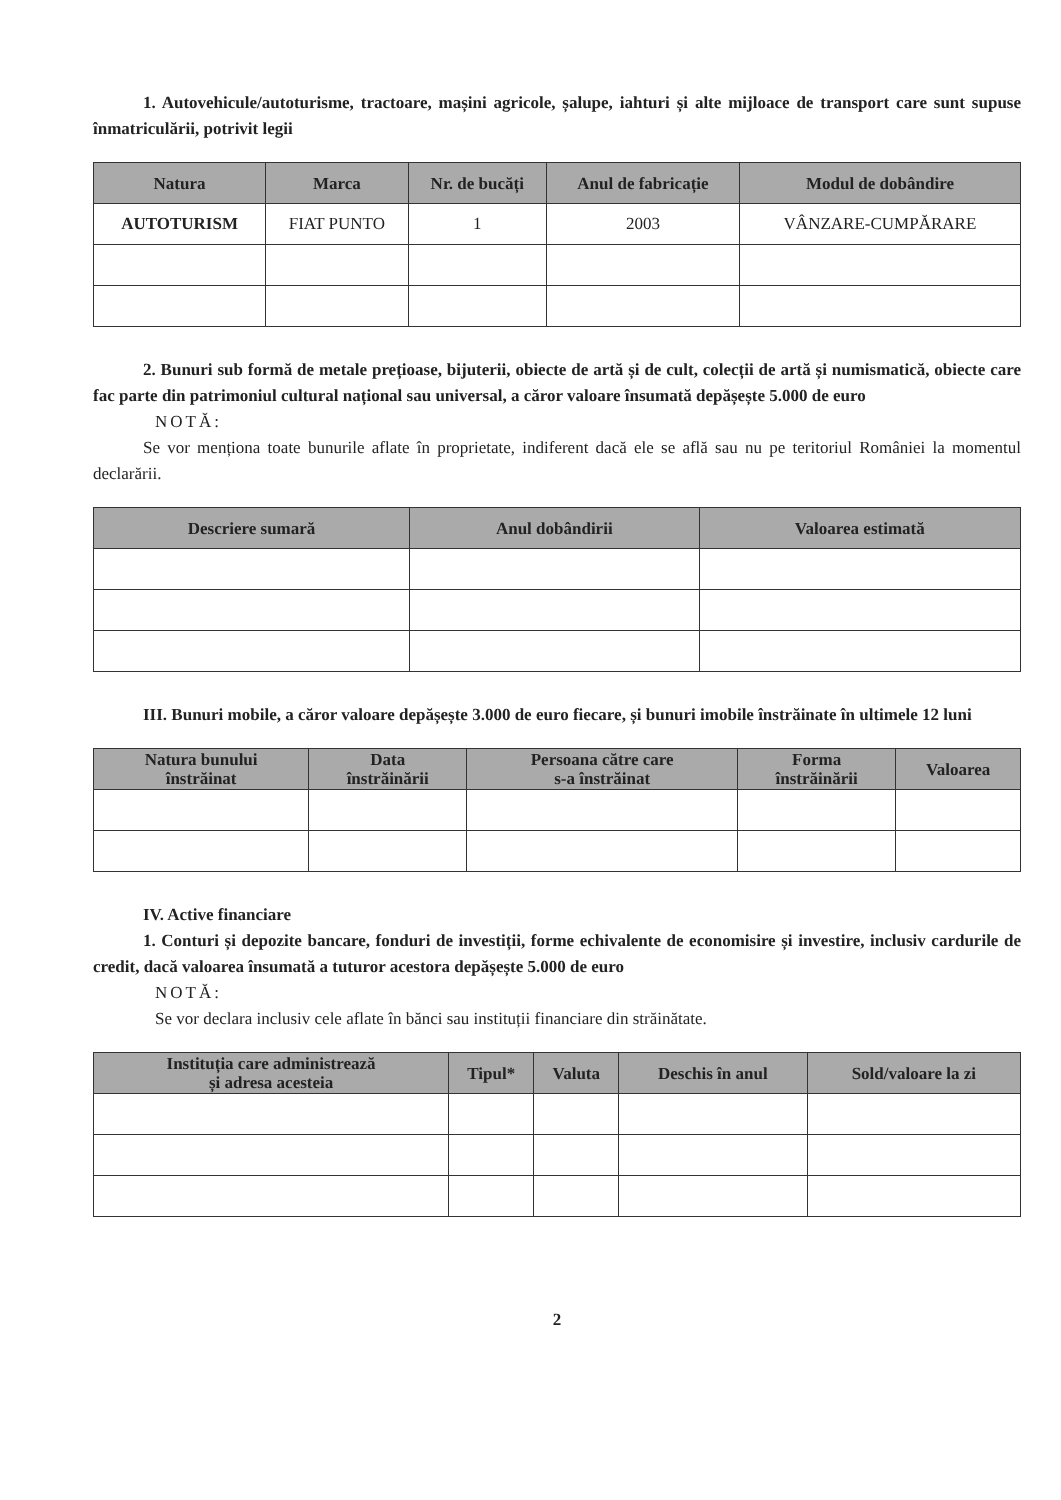1. Autovehicule/autoturisme, tractoare, mașini agricole, șalupe, iahturi și alte mijloace de transport care sunt supuse înmatriculării, potrivit legii
| Natura | Marca | Nr. de bucăți | Anul de fabricație | Modul de dobândire |
| --- | --- | --- | --- | --- |
| AUTOTURISM | FIAT PUNTO | 1 | 2003 | VÂNZARE-CUMPĂRARE |
2. Bunuri sub formă de metale prețioase, bijuterii, obiecte de artă și de cult, colecții de artă și numismatică, obiecte care fac parte din patrimoniul cultural național sau universal, a căror valoare însumată depășește 5.000 de euro
NOTĂ:
Se vor menționa toate bunurile aflate în proprietate, indiferent dacă ele se află sau nu pe teritoriul României la momentul declarării.
| Descriere sumară | Anul dobândirii | Valoarea estimată |
| --- | --- | --- |
III. Bunuri mobile, a căror valoare depășește 3.000 de euro fiecare, și bunuri imobile înstrăinate în ultimele 12 luni
| Natura bunului înstrăinat | Data înstrăinării | Persoana către care s-a înstrăinat | Forma înstrăinării | Valoarea |
| --- | --- | --- | --- | --- |
IV. Active financiare
1. Conturi și depozite bancare, fonduri de investiții, forme echivalente de economisire și investire, inclusiv cardurile de credit, dacă valoarea însumată a tuturor acestora depășește 5.000 de euro
NOTĂ:
Se vor declara inclusiv cele aflate în bănci sau instituții financiare din străinătate.
| Instituția care administrează și adresa acesteia | Tipul* | Valuta | Deschis în anul | Sold/valoare la zi |
| --- | --- | --- | --- | --- |
2